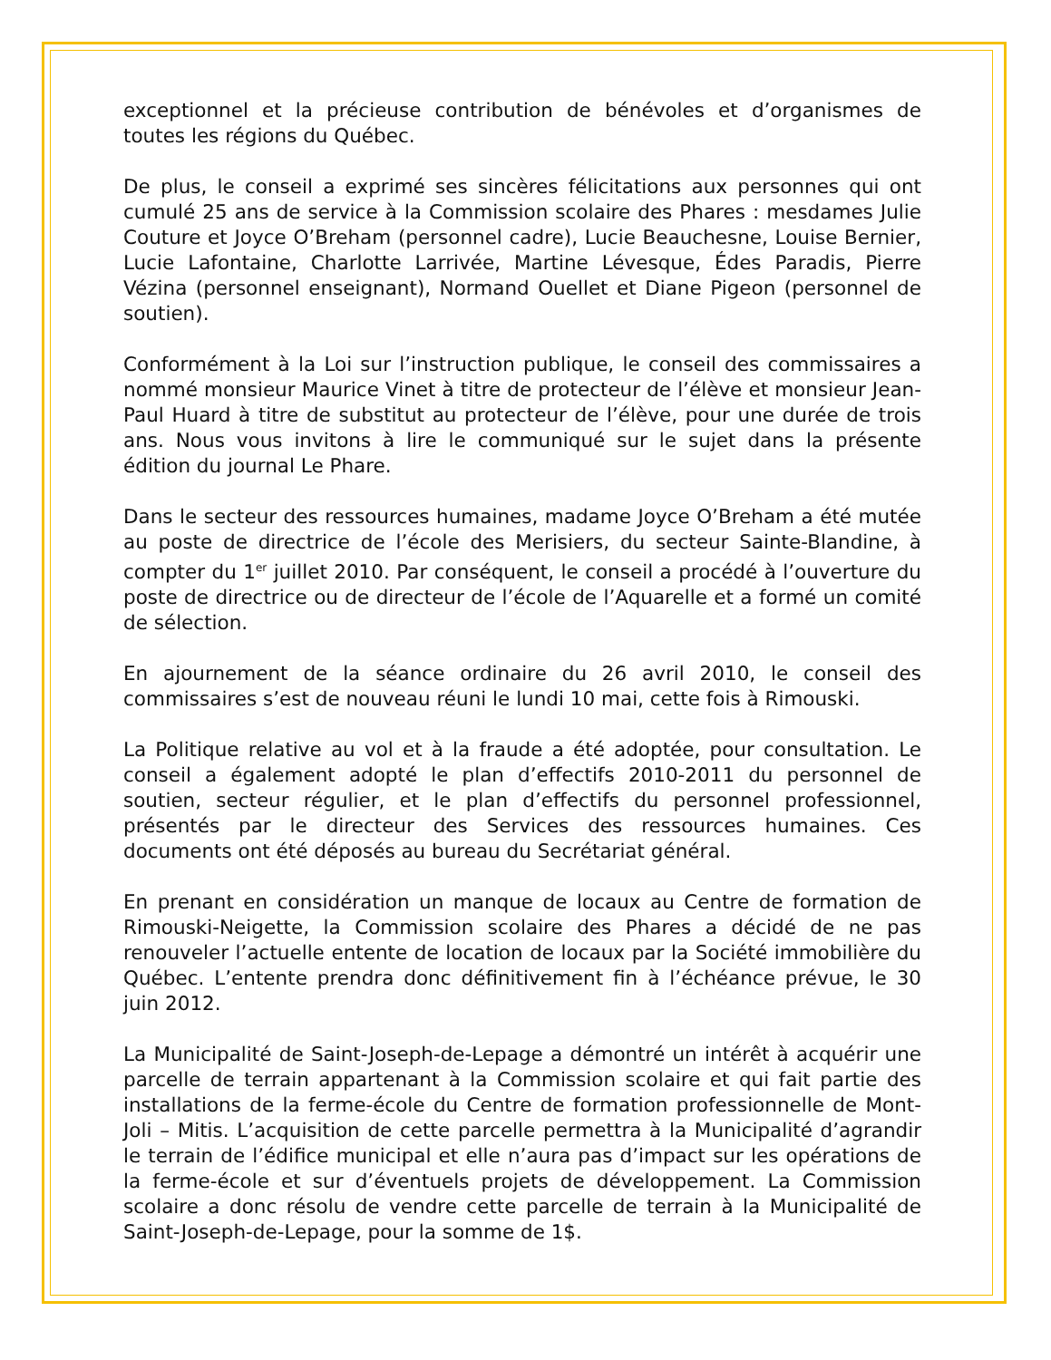exceptionnel et la précieuse contribution de bénévoles et d’organismes de toutes les régions du Québec.
De plus, le conseil a exprimé ses sincères félicitations aux personnes qui ont cumulé 25 ans de service à la Commission scolaire des Phares : mesdames Julie Couture et Joyce O’Breham (personnel cadre), Lucie Beauchesne, Louise Bernier, Lucie Lafontaine, Charlotte Larrivée, Martine Lévesque, Édes Paradis, Pierre Vézina (personnel enseignant), Normand Ouellet et Diane Pigeon (personnel de soutien).
Conformément à la Loi sur l’instruction publique, le conseil des commissaires a nommé monsieur Maurice Vinet à titre de protecteur de l’élève et monsieur Jean-Paul Huard à titre de substitut au protecteur de l’élève, pour une durée de trois ans. Nous vous invitons à lire le communiqué sur le sujet dans la présente édition du journal Le Phare.
Dans le secteur des ressources humaines, madame Joyce O’Breham a été mutée au poste de directrice de l’école des Merisiers, du secteur Sainte-Blandine, à compter du 1<sup>er</sup> juillet 2010. Par conséquent, le conseil a procédé à l’ouverture du poste de directrice ou de directeur de l’école de l’Aquarelle et a formé un comité de sélection.
En ajournement de la séance ordinaire du 26 avril 2010, le conseil des commissaires s’est de nouveau réuni le lundi 10 mai, cette fois à Rimouski.
La Politique relative au vol et à la fraude a été adoptée, pour consultation. Le conseil a également adopté le plan d’effectifs 2010-2011 du personnel de soutien, secteur régulier, et le plan d’effectifs du personnel professionnel, présentés par le directeur des Services des ressources humaines. Ces documents ont été déposés au bureau du Secrétariat général.
En prenant en considération un manque de locaux au Centre de formation de Rimouski-Neigette, la Commission scolaire des Phares a décidé de ne pas renouveler l’actuelle entente de location de locaux par la Société immobilière du Québec. L’entente prendra donc définitivement fin à l’échéance prévue, le 30 juin 2012.
La Municipalité de Saint-Joseph-de-Lepage a démontré un intérêt à acquérir une parcelle de terrain appartenant à la Commission scolaire et qui fait partie des installations de la ferme-école du Centre de formation professionnelle de Mont-Joli – Mitis. L’acquisition de cette parcelle permettra à la Municipalité d’agrandir le terrain de l’édifice municipal et elle n’aura pas d’impact sur les opérations de la ferme-école et sur d’éventuels projets de développement. La Commission scolaire a donc résolu de vendre cette parcelle de terrain à la Municipalité de Saint-Joseph-de-Lepage, pour la somme de 1$.